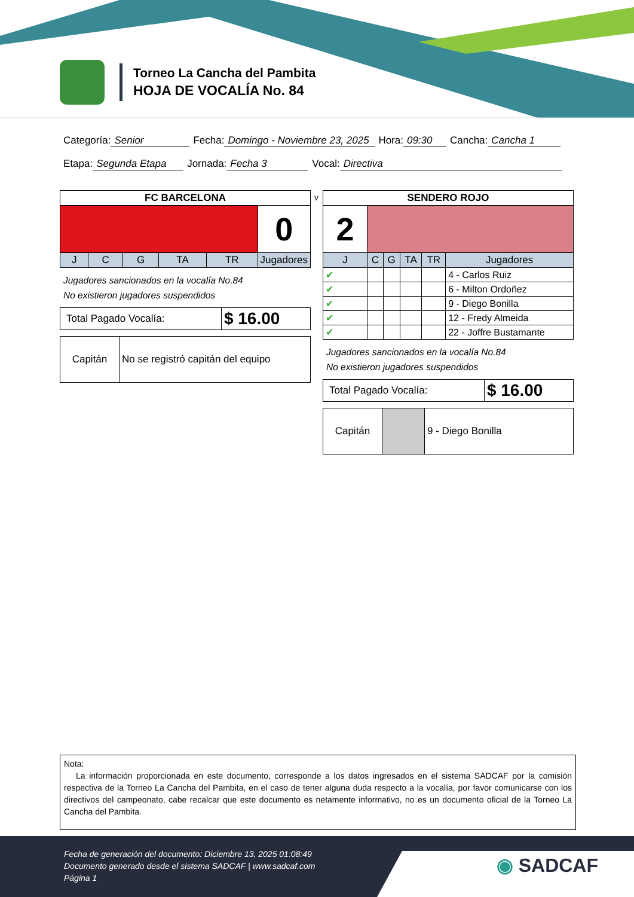Torneo La Cancha del Pambita
HOJA DE VOCALÍA No. 84
Categoría: Senior Fecha: Domingo - Noviembre 23, 2025 Hora: 09:30 Cancha: Cancha 1
Etapa: Segunda Etapa Jornada: Fecha 3 Vocal: Directiva
| FC BARCELONA | | | | | |
| | | | | | 0 |
| J | C | G | TA | TR | Jugadores |
Jugadores sancionados en la vocalía No.84
No existieron jugadores suspendidos
| Total Pagado Vocalía: | $ 16.00 |
| Capitán | No se registró capitán del equipo |
v
| SENDERO ROJO | | | | | |
| 2 | | | | | |
| J | C | G | TA | TR | Jugadores |
| ✔ | | | | | 4 - Carlos Ruiz |
| ✔ | | | | | 6 - Milton Ordoñez |
| ✔ | | | | | 9 - Diego Bonilla |
| ✔ | | | | | 12 - Fredy Almeida |
| ✔ | | | | | 22 - Joffre Bustamante |
Jugadores sancionados en la vocalía No.84
No existieron jugadores suspendidos
| Total Pagado Vocalía: | $ 16.00 |
| Capitán | | 9 - Diego Bonilla |
Nota:
La información proporcionada en este documento, corresponde a los datos ingresados en el sistema SADCAF por la comisión respectiva de la Torneo La Cancha del Pambita, en el caso de tener alguna duda respecto a la vocalía, por favor comunicarse con los directivos del campeonato, cabe recalcar que este documento es netamente informativo, no es un documento oficial de la Torneo La Cancha del Pambita.
Fecha de generación del documento: Diciembre 13, 2025 01:08:49
Documento generado desde el sistema SADCAF | www.sadcaf.com
Página 1
◉ SADCAF